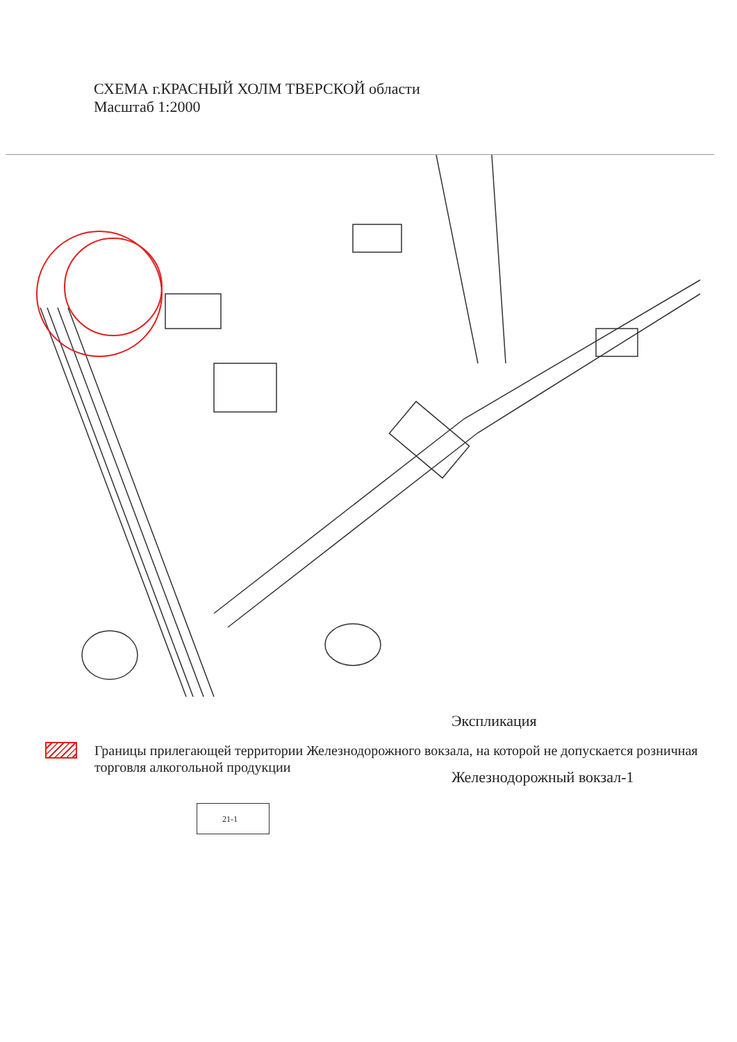СХЕМА г.КРАСНЫЙ ХОЛМ ТВЕРСКОЙ области
Масштаб 1:2000
Экспликация
Железнодорожный вокзал-1
Границы прилегающей территории Железнодорожного вокзала, на которой не допускается розничная торговля алкогольной продукции
21-1